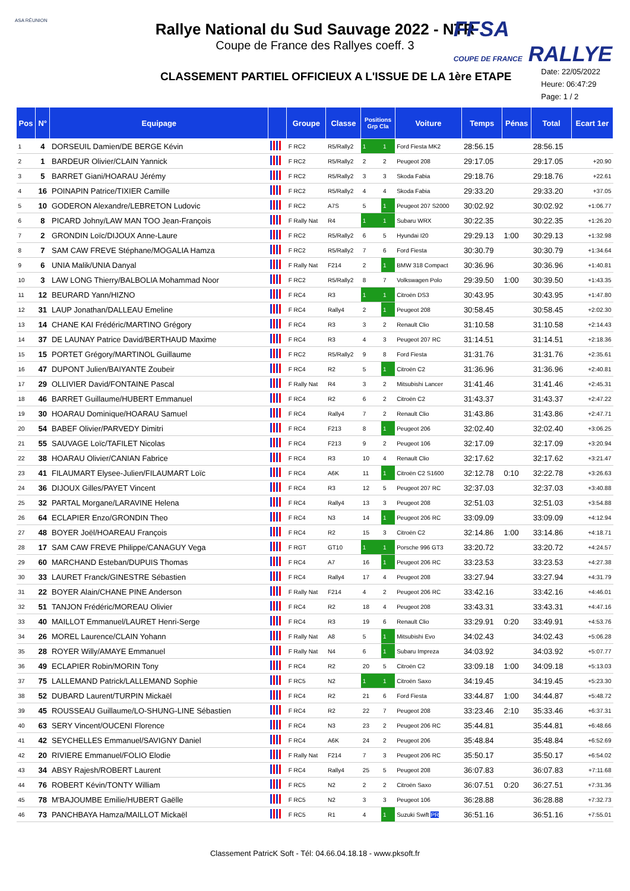ASA RÉUNION
FFSA
COUPE DE FRANCE RALLYE
Rallye National du Sud Sauvage 2022 - NTR
Coupe de France des Rallyes coeff. 3
CLASSEMENT PARTIEL OFFICIEUX A L'ISSUE DE LA 1ère ETAPE
Date: 22/05/2022
Heure: 06:47:29
Page: 1 / 2
| Pos | N° | Equipage | | Groupe | Classe | Positions Grp Cla | | Voiture | Temps | Pénas | Total | Ecart 1er |
| --- | --- | --- | --- | --- | --- | --- | --- | --- | --- | --- | --- | --- |
| 1 | 4 | DORSEUIL Damien/DE BERGE Kévin | | F RC2 | R5/Rally2 | 1 | 1 | Ford Fiesta MK2 | 28:56.15 | | 28:56.15 | |
| 2 | 1 | BARDEUR Olivier/CLAIN Yannick | | F RC2 | R5/Rally2 | 2 | 2 | Peugeot 208 | 29:17.05 | | 29:17.05 | +20.90 |
| 3 | 5 | BARRET Giani/HOARAU Jérémy | | F RC2 | R5/Rally2 | 3 | 3 | Skoda Fabia | 29:18.76 | | 29:18.76 | +22.61 |
| 4 | 16 | POINAPIN Patrice/TIXIER Camille | | F RC2 | R5/Rally2 | 4 | 4 | Skoda Fabia | 29:33.20 | | 29:33.20 | +37.05 |
| 5 | 10 | GODERON Alexandre/LEBRETON Ludovic | | F RC2 | A7S | 5 | 1 | Peugeot 207 S2000 | 30:02.92 | | 30:02.92 | +1:06.77 |
| 6 | 8 | PICARD Johny/LAW MAN TOO Jean-François | | F Rally Nat | R4 | 1 | 1 | Subaru WRX | 30:22.35 | | 30:22.35 | +1:26.20 |
| 7 | 2 | GRONDIN Loïc/DIJOUX Anne-Laure | | F RC2 | R5/Rally2 | 6 | 5 | Hyundai I20 | 29:29.13 | 1:00 | 30:29.13 | +1:32.98 |
| 8 | 7 | SAM CAW FREVE Stéphane/MOGALIA Hamza | | F RC2 | R5/Rally2 | 7 | 6 | Ford Fiesta | 30:30.79 | | 30:30.79 | +1:34.64 |
| 9 | 6 | UNIA Malik/UNIA Danyal | | F Rally Nat | F214 | 2 | 1 | BMW 318 Compact | 30:36.96 | | 30:36.96 | +1:40.81 |
| 10 | 3 | LAW LONG Thierry/BALBOLIA Mohammad Noor | | F RC2 | R5/Rally2 | 8 | 7 | Volkswagen Polo | 29:39.50 | 1:00 | 30:39.50 | +1:43.35 |
| 11 | 12 | BEURARD Yann/HIZNO | | F RC4 | R3 | 1 | 1 | Citroën DS3 | 30:43.95 | | 30:43.95 | +1:47.80 |
| 12 | 31 | LAUP Jonathan/DALLEAU Emeline | | F RC4 | Rally4 | 2 | 1 | Peugeot 208 | 30:58.45 | | 30:58.45 | +2:02.30 |
| 13 | 14 | CHANE KAI Frédéric/MARTINO Grégory | | F RC4 | R3 | 3 | 2 | Renault Clio | 31:10.58 | | 31:10.58 | +2:14.43 |
| 14 | 37 | DE LAUNAY Patrice David/BERTHAUD Maxime | | F RC4 | R3 | 4 | 3 | Peugeot 207 RC | 31:14.51 | | 31:14.51 | +2:18.36 |
| 15 | 15 | PORTET Grégory/MARTINOL Guillaume | | F RC2 | R5/Rally2 | 9 | 8 | Ford Fiesta | 31:31.76 | | 31:31.76 | +2:35.61 |
| 16 | 47 | DUPONT Julien/BAIYANTE Zoubeir | | F RC4 | R2 | 5 | 1 | Citroën C2 | 31:36.96 | | 31:36.96 | +2:40.81 |
| 17 | 29 | OLLIVIER David/FONTAINE Pascal | | F Rally Nat | R4 | 3 | 2 | Mitsubishi Lancer | 31:41.46 | | 31:41.46 | +2:45.31 |
| 18 | 46 | BARRET Guillaume/HUBERT Emmanuel | | F RC4 | R2 | 6 | 2 | Citroën C2 | 31:43.37 | | 31:43.37 | +2:47.22 |
| 19 | 30 | HOARAU Dominique/HOARAU Samuel | | F RC4 | Rally4 | 7 | 2 | Renault Clio | 31:43.86 | | 31:43.86 | +2:47.71 |
| 20 | 54 | BABEF Olivier/PARVEDY Dimitri | | F RC4 | F213 | 8 | 1 | Peugeot 206 | 32:02.40 | | 32:02.40 | +3:06.25 |
| 21 | 55 | SAUVAGE Loïc/TAFILET Nicolas | | F RC4 | F213 | 9 | 2 | Peugeot 106 | 32:17.09 | | 32:17.09 | +3:20.94 |
| 22 | 38 | HOARAU Olivier/CANIAN Fabrice | | F RC4 | R3 | 10 | 4 | Renault Clio | 32:17.62 | | 32:17.62 | +3:21.47 |
| 23 | 41 | FILAUMART Elysee-Julien/FILAUMART Loïc | | F RC4 | A6K | 11 | 1 | Citroën C2 S1600 | 32:12.78 | 0:10 | 32:22.78 | +3:26.63 |
| 24 | 36 | DIJOUX Gilles/PAYET Vincent | | F RC4 | R3 | 12 | 5 | Peugeot 207 RC | 32:37.03 | | 32:37.03 | +3:40.88 |
| 25 | 32 | PARTAL Morgane/LARAVINE Helena | | F RC4 | Rally4 | 13 | 3 | Peugeot 208 | 32:51.03 | | 32:51.03 | +3:54.88 |
| 26 | 64 | ECLAPIER Enzo/GRONDIN Theo | | F RC4 | N3 | 14 | 1 | Peugeot 206 RC | 33:09.09 | | 33:09.09 | +4:12.94 |
| 27 | 48 | BOYER Joël/HOAREAU François | | F RC4 | R2 | 15 | 3 | Citroën C2 | 32:14.86 | 1:00 | 33:14.86 | +4:18.71 |
| 28 | 17 | SAM CAW FREVE Philippe/CANAGUY Vega | | F RGT | GT10 | 1 | 1 | Porsche 996 GT3 | 33:20.72 | | 33:20.72 | +4:24.57 |
| 29 | 60 | MARCHAND Esteban/DUPUIS Thomas | | F RC4 | A7 | 16 | 1 | Peugeot 206 RC | 33:23.53 | | 33:23.53 | +4:27.38 |
| 30 | 33 | LAURET Franck/GINESTRE Sébastien | | F RC4 | Rally4 | 17 | 4 | Peugeot 208 | 33:27.94 | | 33:27.94 | +4:31.79 |
| 31 | 22 | BOYER Alain/CHANE PINE Anderson | | F Rally Nat | F214 | 4 | 2 | Peugeot 206 RC | 33:42.16 | | 33:42.16 | +4:46.01 |
| 32 | 51 | TANJON Frédéric/MOREAU Olivier | | F RC4 | R2 | 18 | 4 | Peugeot 208 | 33:43.31 | | 33:43.31 | +4:47.16 |
| 33 | 40 | MAILLOT Emmanuel/LAURET Henri-Serge | | F RC4 | R3 | 19 | 6 | Renault Clio | 33:29.91 | 0:20 | 33:49.91 | +4:53.76 |
| 34 | 26 | MOREL Laurence/CLAIN Yohann | | F Rally Nat | A8 | 5 | 1 | Mitsubishi Evo | 34:02.43 | | 34:02.43 | +5:06.28 |
| 35 | 28 | ROYER Willy/AMAYE Emmanuel | | F Rally Nat | N4 | 6 | 1 | Subaru Impreza | 34:03.92 | | 34:03.92 | +5:07.77 |
| 36 | 49 | ECLAPIER Robin/MORIN Tony | | F RC4 | R2 | 20 | 5 | Citroën C2 | 33:09.18 | 1:00 | 34:09.18 | +5:13.03 |
| 37 | 75 | LALLEMAND Patrick/LALLEMAND Sophie | | F RC5 | N2 | 1 | 1 | Citroën Saxo | 34:19.45 | | 34:19.45 | +5:23.30 |
| 38 | 52 | DUBARD Laurent/TURPIN Mickaël | | F RC4 | R2 | 21 | 6 | Ford Fiesta | 33:44.87 | 1:00 | 34:44.87 | +5:48.72 |
| 39 | 45 | ROUSSEAU Guillaume/LO-SHUNG-LINE Sébastien | | F RC4 | R2 | 22 | 7 | Peugeot 208 | 33:23.46 | 2:10 | 35:33.46 | +6:37.31 |
| 40 | 63 | SERY Vincent/OUCENI Florence | | F RC4 | N3 | 23 | 2 | Peugeot 206 RC | 35:44.81 | | 35:44.81 | +6:48.66 |
| 41 | 42 | SEYCHELLES Emmanuel/SAVIGNY Daniel | | F RC4 | A6K | 24 | 2 | Peugeot 206 | 35:48.84 | | 35:48.84 | +6:52.69 |
| 42 | 20 | RIVIERE Emmanuel/FOLIO Elodie | | F Rally Nat | F214 | 7 | 3 | Peugeot 206 RC | 35:50.17 | | 35:50.17 | +6:54.02 |
| 43 | 34 | ABSY Rajesh/ROBERT Laurent | | F RC4 | Rally4 | 25 | 5 | Peugeot 208 | 36:07.83 | | 36:07.83 | +7:11.68 |
| 44 | 76 | ROBERT Kévin/TONTY William | | F RC5 | N2 | 2 | 2 | Citroën Saxo | 36:07.51 | 0:20 | 36:27.51 | +7:31.36 |
| 45 | 78 | M'BAJOUMBE Emilie/HUBERT Gaëlle | | F RC5 | N2 | 3 | 3 | Peugeot 106 | 36:28.88 | | 36:28.88 | +7:32.73 |
| 46 | 73 | PANCHBAYA Hamza/MAILLOT Mickaël | | F RC5 | R1 | 4 | 1 | Suzuki Swift PR | 36:51.16 | | 36:51.16 | +7:55.01 |
Classement PatricK Soft - Tél: 04.66.04.18.18 - www.pksoft.fr